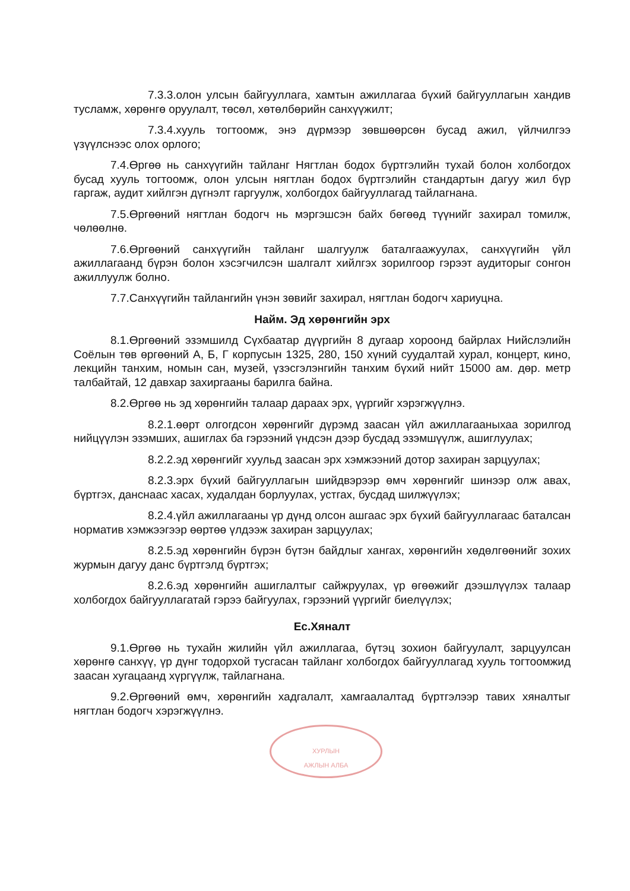7.3.3.олон улсын байгууллага, хамтын ажиллагаа бүхий байгууллагын хандив тусламж, хөрөнгө оруулалт, төсөл, хөтөлбөрийн санхүүжилт;
7.3.4.хууль тогтоомж, энэ дүрмээр зөвшөөрсөн бусад ажил, үйлчилгээ үзүүлснээс олох орлого;
7.4.Өргөө нь санхүүгийн тайланг Нягтлан бодох бүртгэлийн тухай болон холбогдох бусад хууль тогтоомж, олон улсын нягтлан бодох бүртгэлийн стандартын дагуу жил бүр гаргаж, аудит хийлгэн дүгнэлт гаргуулж, холбогдох байгууллагад тайлагнана.
7.5.Өргөөний нягтлан бодогч нь мэргэшсэн байх бөгөөд түүнийг захирал томилж, чөлөөлнө.
7.6.Өргөөний санхүүгийн тайланг шалгуулж баталгаажуулах, санхүүгийн үйл ажиллагаанд бүрэн болон хэсэгчилсэн шалгалт хийлгэх зорилгоор гэрээт аудиторыг сонгон ажиллуулж болно.
7.7.Санхүүгийн тайлангийн үнэн зөвийг захирал, нягтлан бодогч хариуцна.
Найм. Эд хөрөнгийн эрх
8.1.Өргөөний эзэмшилд Сүхбаатар дүүргийн 8 дугаар хороонд байрлах Нийслэлийн Соёлын төв өргөөний А, Б, Г корпусын 1325, 280, 150 хүний суудалтай хурал, концерт, кино, лекцийн танхим, номын сан, музей, үзэсгэлэнгийн танхим бүхий нийт 15000 ам. дөр. метр талбайтай, 12 давхар захиргааны барилга байна.
8.2.Өргөө нь эд хөрөнгийн талаар дараах эрх, үүргийг хэрэгжүүлнэ.
8.2.1.өөрт олгогдсон хөрөнгийг дүрэмд заасан үйл ажиллагааныхаа зорилгод нийцүүлэн эзэмших, ашиглах ба гэрээний үндсэн дээр бусдад эзэмшүүлж, ашиглуулах;
8.2.2.эд хөрөнгийг хуульд заасан эрх хэмжээний дотор захиран зарцуулах;
8.2.3.эрх бүхий байгууллагын шийдвэрээр өмч хөрөнгийг шинээр олж авах, бүртгэх, данснаас хасах, худалдан борлуулах, устгах, бусдад шилжүүлэх;
8.2.4.үйл ажиллагааны үр дүнд олсон ашгаас эрх бүхий байгууллагаас баталсан норматив хэмжээгээр өөртөө үлдээж захиран зарцуулах;
8.2.5.эд хөрөнгийн бүрэн бүтэн байдлыг хангах, хөрөнгийн хөдөлгөөнийг зохих журмын дагуу данс бүртгэлд бүртгэх;
8.2.6.эд хөрөнгийн ашиглалтыг сайжруулах, үр өгөөжийг дээшлүүлэх талаар холбогдох байгууллагатай гэрээ байгуулах, гэрээний үүргийг биелүүлэх;
Ес.Хяналт
9.1.Өргөө нь тухайн жилийн үйл ажиллагаа, бүтэц зохион байгуулалт, зарцуулсан хөрөнгө санхүү, үр дүнг тодорхой тусгасан тайланг холбогдох байгууллагад хууль тогтоомжид заасан хугацаанд хүргүүлж, тайлагнана.
9.2.Өргөөний өмч, хөрөнгийн хадгалалт, хамгаалалтад бүртгэлээр тавих хяналтыг нягтлан бодогч хэрэгжүүлнэ.
ХУРЛЫН
АЖЛЫН АЛБА